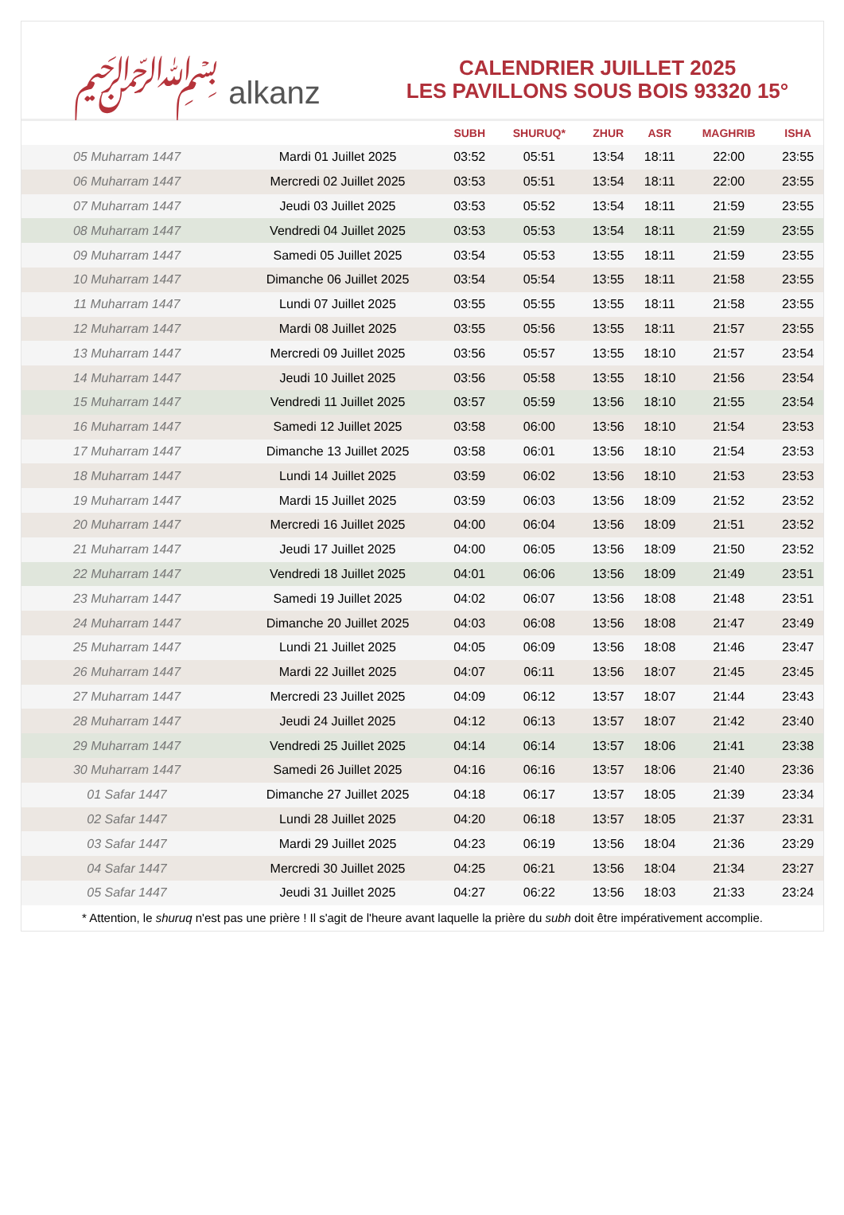﷽ alkanz
CALENDRIER JUILLET 2025
LES PAVILLONS SOUS BOIS 93320 15°
| | | SUBH | SHURUQ* | ZHUR | ASR | MAGHRIB | ISHA |
| --- | --- | --- | --- | --- | --- | --- | --- |
| 05 Muharram 1447 | Mardi 01 Juillet 2025 | 03:52 | 05:51 | 13:54 | 18:11 | 22:00 | 23:55 |
| 06 Muharram 1447 | Mercredi 02 Juillet 2025 | 03:53 | 05:51 | 13:54 | 18:11 | 22:00 | 23:55 |
| 07 Muharram 1447 | Jeudi 03 Juillet 2025 | 03:53 | 05:52 | 13:54 | 18:11 | 21:59 | 23:55 |
| 08 Muharram 1447 | Vendredi 04 Juillet 2025 | 03:53 | 05:53 | 13:54 | 18:11 | 21:59 | 23:55 |
| 09 Muharram 1447 | Samedi 05 Juillet 2025 | 03:54 | 05:53 | 13:55 | 18:11 | 21:59 | 23:55 |
| 10 Muharram 1447 | Dimanche 06 Juillet 2025 | 03:54 | 05:54 | 13:55 | 18:11 | 21:58 | 23:55 |
| 11 Muharram 1447 | Lundi 07 Juillet 2025 | 03:55 | 05:55 | 13:55 | 18:11 | 21:58 | 23:55 |
| 12 Muharram 1447 | Mardi 08 Juillet 2025 | 03:55 | 05:56 | 13:55 | 18:11 | 21:57 | 23:55 |
| 13 Muharram 1447 | Mercredi 09 Juillet 2025 | 03:56 | 05:57 | 13:55 | 18:10 | 21:57 | 23:54 |
| 14 Muharram 1447 | Jeudi 10 Juillet 2025 | 03:56 | 05:58 | 13:55 | 18:10 | 21:56 | 23:54 |
| 15 Muharram 1447 | Vendredi 11 Juillet 2025 | 03:57 | 05:59 | 13:56 | 18:10 | 21:55 | 23:54 |
| 16 Muharram 1447 | Samedi 12 Juillet 2025 | 03:58 | 06:00 | 13:56 | 18:10 | 21:54 | 23:53 |
| 17 Muharram 1447 | Dimanche 13 Juillet 2025 | 03:58 | 06:01 | 13:56 | 18:10 | 21:54 | 23:53 |
| 18 Muharram 1447 | Lundi 14 Juillet 2025 | 03:59 | 06:02 | 13:56 | 18:10 | 21:53 | 23:53 |
| 19 Muharram 1447 | Mardi 15 Juillet 2025 | 03:59 | 06:03 | 13:56 | 18:09 | 21:52 | 23:52 |
| 20 Muharram 1447 | Mercredi 16 Juillet 2025 | 04:00 | 06:04 | 13:56 | 18:09 | 21:51 | 23:52 |
| 21 Muharram 1447 | Jeudi 17 Juillet 2025 | 04:00 | 06:05 | 13:56 | 18:09 | 21:50 | 23:52 |
| 22 Muharram 1447 | Vendredi 18 Juillet 2025 | 04:01 | 06:06 | 13:56 | 18:09 | 21:49 | 23:51 |
| 23 Muharram 1447 | Samedi 19 Juillet 2025 | 04:02 | 06:07 | 13:56 | 18:08 | 21:48 | 23:51 |
| 24 Muharram 1447 | Dimanche 20 Juillet 2025 | 04:03 | 06:08 | 13:56 | 18:08 | 21:47 | 23:49 |
| 25 Muharram 1447 | Lundi 21 Juillet 2025 | 04:05 | 06:09 | 13:56 | 18:08 | 21:46 | 23:47 |
| 26 Muharram 1447 | Mardi 22 Juillet 2025 | 04:07 | 06:11 | 13:56 | 18:07 | 21:45 | 23:45 |
| 27 Muharram 1447 | Mercredi 23 Juillet 2025 | 04:09 | 06:12 | 13:57 | 18:07 | 21:44 | 23:43 |
| 28 Muharram 1447 | Jeudi 24 Juillet 2025 | 04:12 | 06:13 | 13:57 | 18:07 | 21:42 | 23:40 |
| 29 Muharram 1447 | Vendredi 25 Juillet 2025 | 04:14 | 06:14 | 13:57 | 18:06 | 21:41 | 23:38 |
| 30 Muharram 1447 | Samedi 26 Juillet 2025 | 04:16 | 06:16 | 13:57 | 18:06 | 21:40 | 23:36 |
| 01 Safar 1447 | Dimanche 27 Juillet 2025 | 04:18 | 06:17 | 13:57 | 18:05 | 21:39 | 23:34 |
| 02 Safar 1447 | Lundi 28 Juillet 2025 | 04:20 | 06:18 | 13:57 | 18:05 | 21:37 | 23:31 |
| 03 Safar 1447 | Mardi 29 Juillet 2025 | 04:23 | 06:19 | 13:56 | 18:04 | 21:36 | 23:29 |
| 04 Safar 1447 | Mercredi 30 Juillet 2025 | 04:25 | 06:21 | 13:56 | 18:04 | 21:34 | 23:27 |
| 05 Safar 1447 | Jeudi 31 Juillet 2025 | 04:27 | 06:22 | 13:56 | 18:03 | 21:33 | 23:24 |
* Attention, le shuruq n'est pas une prière ! Il s'agit de l'heure avant laquelle la prière du subh doit être impérativement accomplie.